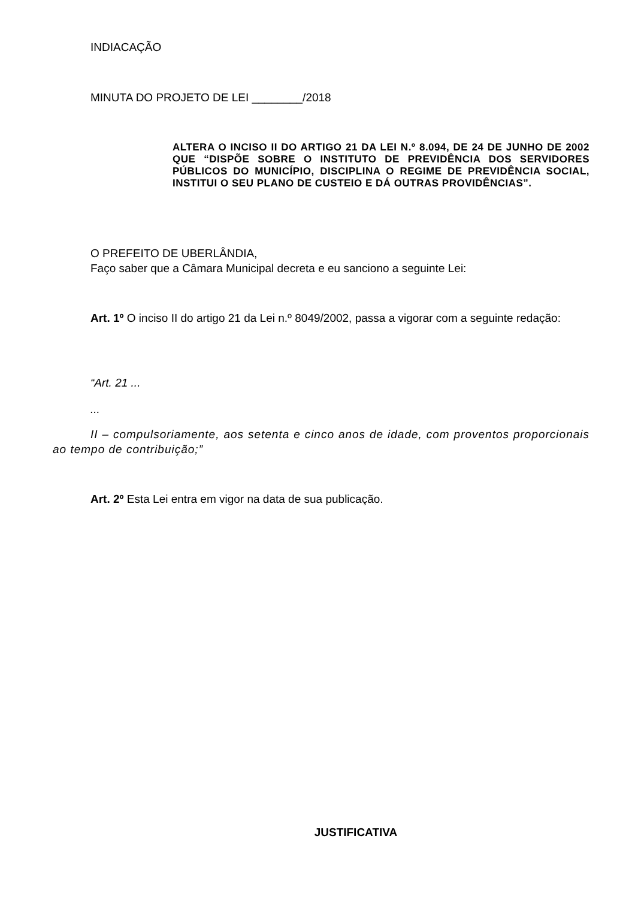INDIACAÇÃO
MINUTA DO PROJETO DE LEI ________/2018
ALTERA O INCISO II DO ARTIGO 21 DA LEI N.º 8.094, DE 24 DE JUNHO DE 2002 QUE “DISPÕE SOBRE O INSTITUTO DE PREVIDÊNCIA DOS SERVIDORES PÚBLICOS DO MUNICÍPIO, DISCIPLINA O REGIME DE PREVIDÊNCIA SOCIAL, INSTITUI O SEU PLANO DE CUSTEIO E DÁ OUTRAS PROVIDÊNCIAS”.
O PREFEITO DE UBERLÂNDIA,
Faço saber que a Câmara Municipal decreta e eu sanciono a seguinte Lei:
Art. 1º O inciso II do artigo 21 da Lei n.º 8049/2002, passa a vigorar com a seguinte redação:
“Art. 21 ...
...
II – compulsoriamente, aos setenta e cinco anos de idade, com proventos proporcionais ao tempo de contribuição;”
Art. 2º Esta Lei entra em vigor na data de sua publicação.
JUSTIFICATIVA